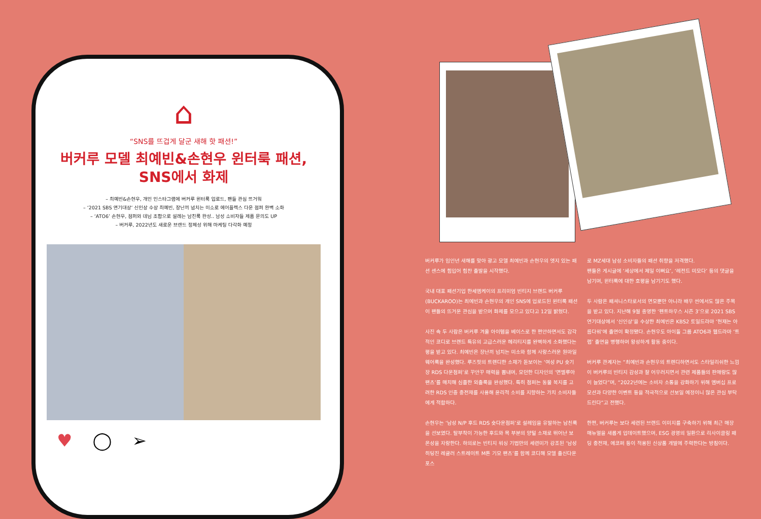⌂
“SNS를 뜨겁게 달군 새해 핫 패션!”
버커루 모델 최예빈&손현우 윈터룩 패션,
SNS에서 화제
– 최예빈&손현우, 개인 인스타그램에 버커루 윈터룩 업로드, 팬들 관심 뜨거워
– ‘2021 SBS 연기대상’ 신인상 수상 최예빈, 장난끼 넘치는 미소로 에어플렉스 다운 점퍼 완벽 소화
– ‘ATO6’ 손현우, 점퍼와 데님 조합으로 설레는 남친룩 완성.. 남성 소비자들 제품 문의도 UP
– 버커루, 2022년도 새로운 브랜드 정체성 위해 마케팅 다각화 예정
♥ ◯ ➢
버커루가 임인년 새해를 맞아 광고 모델 최예빈과 손현우의 엣지 있는 패션 센스에 힘입어 힘찬 출발을 시작했다.
국내 대표 패션기업 한세엠케이의 프리미엄 빈티지 브랜드 버커루(BUCKAROO)는 최예빈과 손현우의 개인 SNS에 업로드된 윈터룩 패션이 팬들의 뜨거운 관심을 받으며 화제를 모으고 있다고 12일 밝혔다.
사진 속 두 사람은 버커루 겨울 아이템을 베이스로 한 편안하면서도 감각적인 코디로 브랜드 특유의 고급스러운 헤리티지를 완벽하게 소화했다는 평을 받고 있다. 최예빈은 장난끼 넘치는 미소와 함께 사랑스러운 원마일웨어룩을 완성했다. 루즈핏의 트렌디한 소재가 돋보이는 ‘여성 PU 숏기장 RDS 다운점퍼’로 꾸안꾸 매력을 뽐내며, 모던한 디자인의 ‘면벨루아 팬츠’를 매치해 심플한 외출룩을 완성했다. 특히 점퍼는 동물 복지를 고려한 RDS 인증 충전재를 사용해 윤리적 소비를 지향하는 가치 소비자들에게 적합하다.
손현우는 ‘남성 N/P 후드 RDS 숏다운점퍼’로 설레임을 유발하는 남친룩을 선보였다. 탈부착이 가능한 후드와 목 부분의 양털 소재로 뛰어난 보온성을 자랑한다. 하의로는 빈티지 워싱 기법만의 세련미가 강조된 ‘남성 히팅진 레귤러 스트레이트 M톤 기모 팬츠’를 함께 코디해 모델 출신다운 포스
로 MZ세대 남성 소비자들의 패션 취향을 저격했다.
팬들은 게시글에 ‘세상에서 제일 이뻐요’, ‘레전드 미모다’ 등의 댓글을 남기며, 윈터룩에 대한 호평을 남기기도 했다.
두 사람은 패셔니스타로서의 면모뿐만 아니라 배우 씬에서도 많은 주목을 받고 있다. 지난해 9월 종영한 ‘펜트하우스 시즌 3’으로 2021 SBS 연기대상에서 ‘신인상’을 수상한 최예빈은 KBS2 토일드라마 ‘현재는 아름다워’에 출연이 확정됐다. 손현우도 아이돌 그룹 ATO6과 웹드라마 ‘트랩’ 출연을 병행하며 왕성하게 활동 중이다.
버커루 관계자는 “최예빈과 손현우의 트렌디하면서도 스타일리쉬한 느낌이 버커루의 빈티지 감성과 잘 어우러지면서 관련 제품들의 판매량도 많이 늘었다”며, “2022년에는 소비자 소통을 강화하기 위해 멤버십 프로모션과 다양한 이벤트 등을 적극적으로 선보일 예정이니 많은 관심 부탁드린다”고 전했다.
한편, 버커루는 보다 세련된 브랜드 이미지를 구축하기 위해 최근 매장 매뉴얼을 새롭게 업데이트했으며, ESG 경영의 일환으로 리사이클링 패딩 충전재, 에코퍼 등이 적용된 신상품 개발에 주력한다는 방침이다.